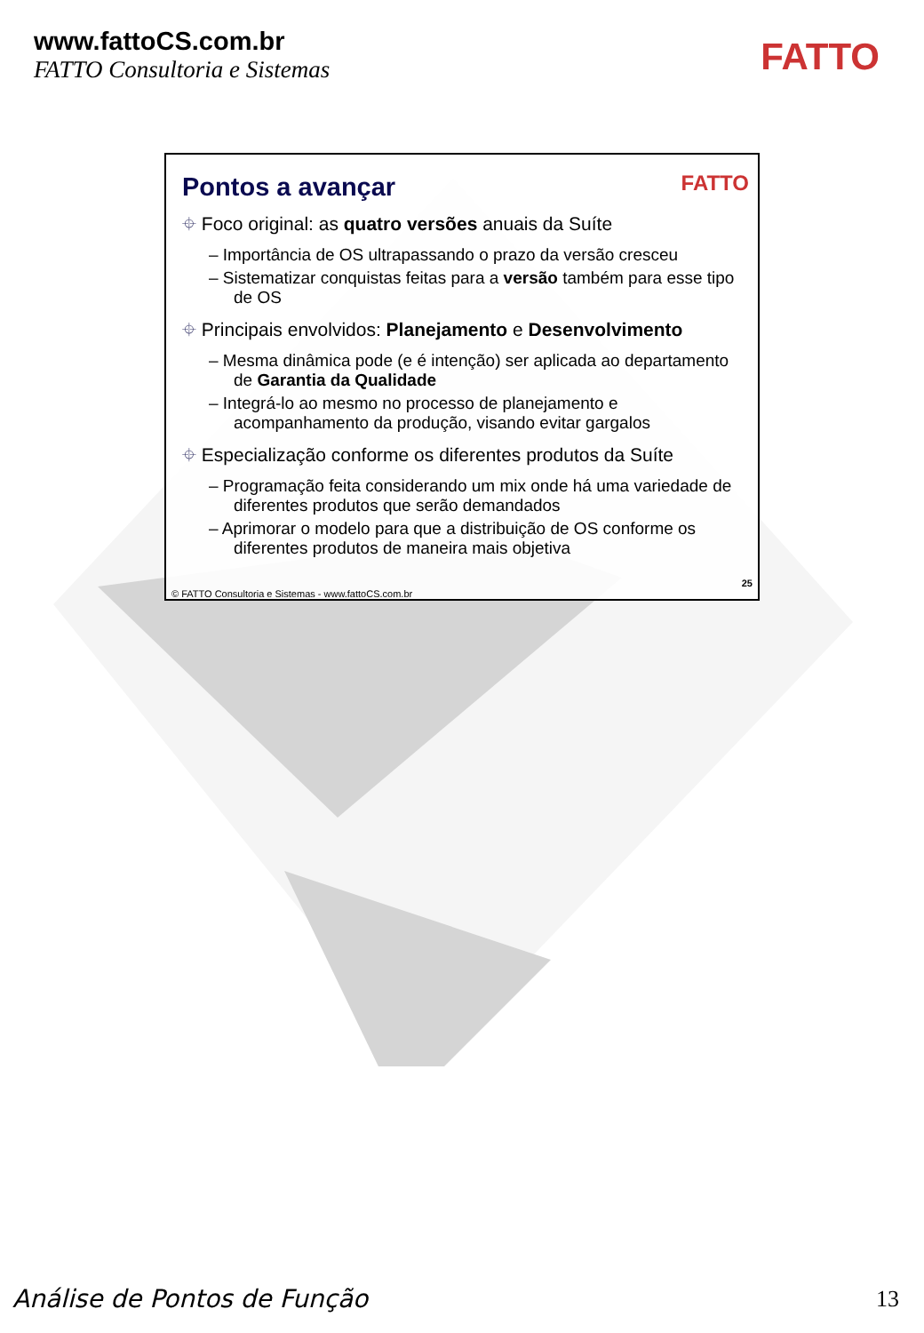www.fattoCS.com.br
FATTO Consultoria e Sistemas
FATTO
FATTO
Pontos a avançar
⌖ Foco original: as quatro versões anuais da Suíte
– Importância de OS ultrapassando o prazo da versão cresceu
– Sistematizar conquistas feitas para a versão também para esse tipo de OS
⌖ Principais envolvidos: Planejamento e Desenvolvimento
– Mesma dinâmica pode (e é intenção) ser aplicada ao departamento de Garantia da Qualidade
– Integrá-lo ao mesmo no processo de planejamento e acompanhamento da produção, visando evitar gargalos
⌖ Especialização conforme os diferentes produtos da Suíte
– Programação feita considerando um mix onde há uma variedade de diferentes produtos que serão demandados
– Aprimorar o modelo para que a distribuição de OS conforme os diferentes produtos de maneira mais objetiva
25
© FATTO Consultoria e Sistemas - www.fattoCS.com.br
Análise de Pontos de Função 13